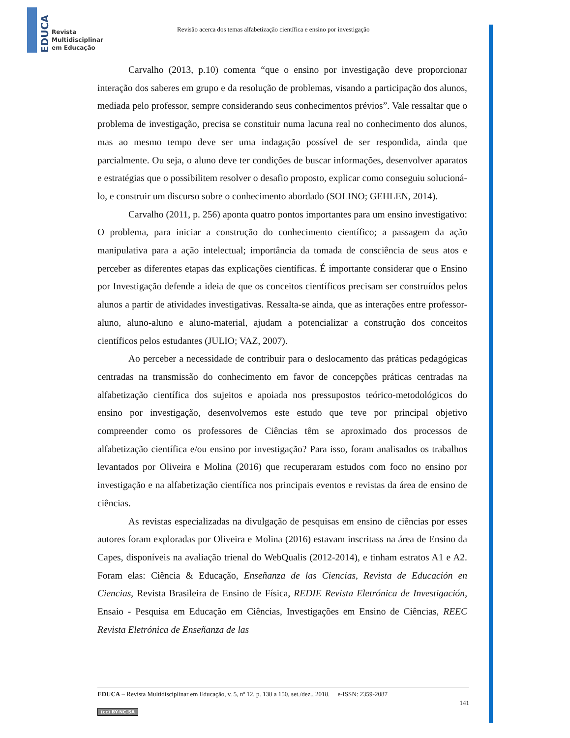EDUCA
Revista
Multidisciplinar
em Educação
Revisão acerca dos temas alfabetização científica e ensino por investigação
Carvalho (2013, p.10) comenta “que o ensino por investigação deve proporcionar interação dos saberes em grupo e da resolução de problemas, visando a participação dos alunos, mediada pelo professor, sempre considerando seus conhecimentos prévios”. Vale ressaltar que o problema de investigação, precisa se constituir numa lacuna real no conhecimento dos alunos, mas ao mesmo tempo deve ser uma indagação possível de ser respondida, ainda que parcialmente. Ou seja, o aluno deve ter condições de buscar informações, desenvolver aparatos e estratégias que o possibilitem resolver o desafio proposto, explicar como conseguiu solucioná-lo, e construir um discurso sobre o conhecimento abordado (SOLINO; GEHLEN, 2014).
Carvalho (2011, p. 256) aponta quatro pontos importantes para um ensino investigativo: O problema, para iniciar a construção do conhecimento científico; a passagem da ação manipulativa para a ação intelectual; importância da tomada de consciência de seus atos e perceber as diferentes etapas das explicações científicas. É importante considerar que o Ensino por Investigação defende a ideia de que os conceitos científicos precisam ser construídos pelos alunos a partir de atividades investigativas. Ressalta-se ainda, que as interações entre professor-aluno, aluno-aluno e aluno-material, ajudam a potencializar a construção dos conceitos científicos pelos estudantes (JULIO; VAZ, 2007).
Ao perceber a necessidade de contribuir para o deslocamento das práticas pedagógicas centradas na transmissão do conhecimento em favor de concepções práticas centradas na alfabetização científica dos sujeitos e apoiada nos pressupostos teórico-metodológicos do ensino por investigação, desenvolvemos este estudo que teve por principal objetivo compreender como os professores de Ciências têm se aproximado dos processos de alfabetização científica e/ou ensino por investigação? Para isso, foram analisados os trabalhos levantados por Oliveira e Molina (2016) que recuperaram estudos com foco no ensino por investigação e na alfabetização científica nos principais eventos e revistas da área de ensino de ciências.
As revistas especializadas na divulgação de pesquisas em ensino de ciências por esses autores foram exploradas por Oliveira e Molina (2016) estavam inscritass na área de Ensino da Capes, disponíveis na avaliação trienal do WebQualis (2012-2014), e tinham estratos A1 e A2. Foram elas: Ciência & Educação, Enseñanza de las Ciencias, Revista de Educación en Ciencias, Revista Brasileira de Ensino de Física, REDIE Revista Eletrónica de Investigación, Ensaio - Pesquisa em Educação em Ciências, Investigações em Ensino de Ciências, REEC Revista Eletrónica de Enseñanza de las
EDUCA – Revista Multidisciplinar em Educação, v. 5, nº 12, p. 138 a 150, set./dez., 2018. e-ISSN: 2359-2087
141
(cc) BY-NC-SA